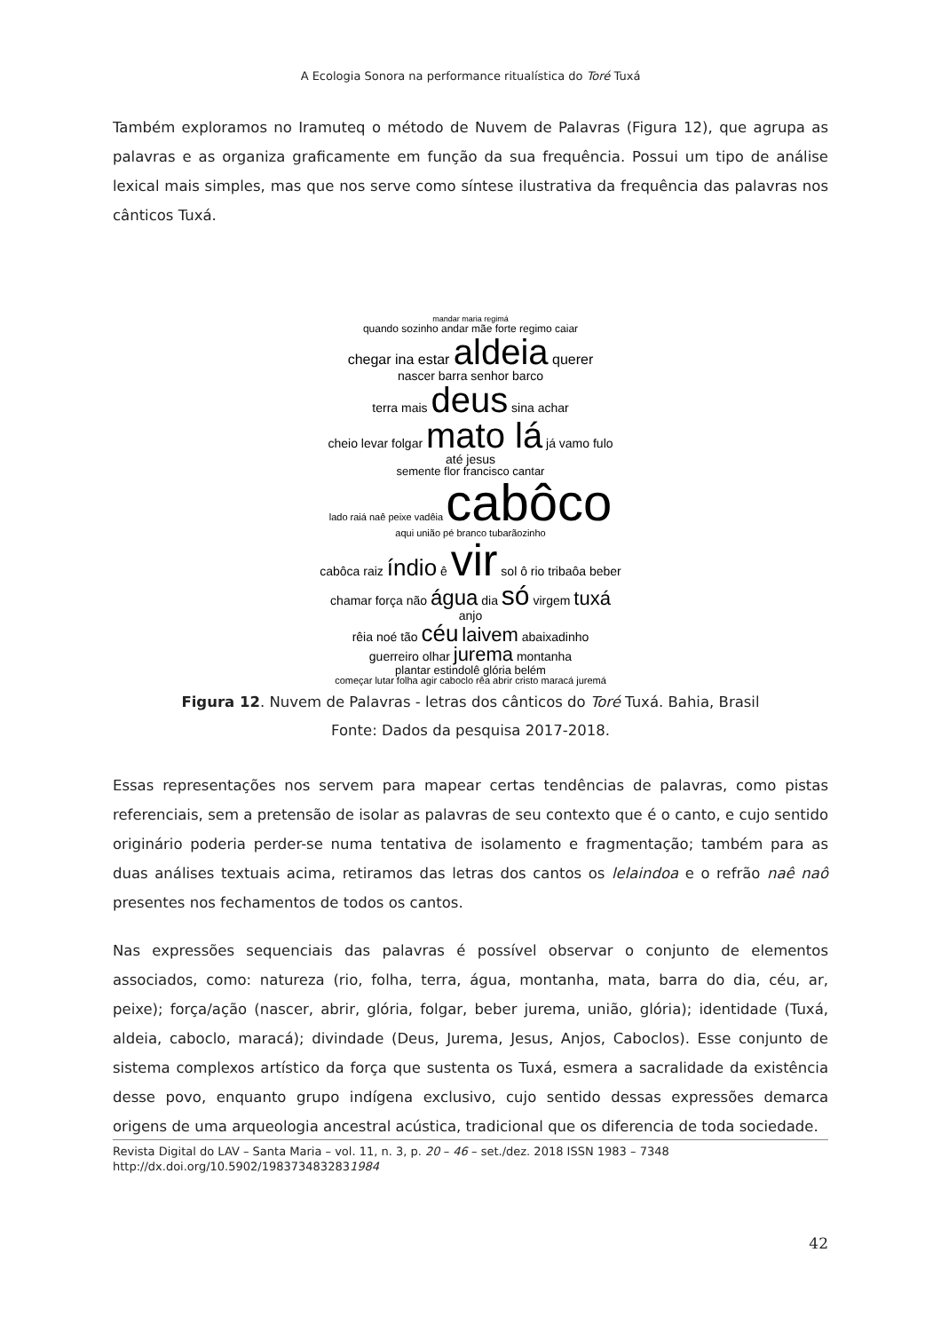A Ecologia Sonora na performance ritualística do Toré Tuxá
Também exploramos no Iramuteq o método de Nuvem de Palavras (Figura 12), que agrupa as palavras e as organiza graficamente em função da sua frequência. Possui um tipo de análise lexical mais simples, mas que nos serve como síntese ilustrativa da frequência das palavras nos cânticos Tuxá.
mandar maria regimá
quando sozinho andar mãe forte regimo caiar
chegar ina estar aldeia querer
nascer barra senhor barco
terra mais deus sina achar
cheio levar folgar mato lá já vamo fulo até jesus
semente flor francisco cantar
lado raiá naê peixe vadêia cabôco aqui união pé branco tubarãozinho
cabôca raiz índio ê vir sol ô rio tribaôa beber
chamar força não água dia só virgem tuxá anjo
rêia noé tão céu laivem abaixadinho
guerreiro olhar jurema montanha
plantar estindolê glória belém
começar lutar folha agir caboclo rêa abrir cristo maracá juremá
Figura 12. Nuvem de Palavras - letras dos cânticos do Toré Tuxá. Bahia, Brasil
Fonte: Dados da pesquisa 2017-2018.
Essas representações nos servem para mapear certas tendências de palavras, como pistas referenciais, sem a pretensão de isolar as palavras de seu contexto que é o canto, e cujo sentido originário poderia perder-se numa tentativa de isolamento e fragmentação; também para as duas análises textuais acima, retiramos das letras dos cantos os lelaindoa e o refrão naê naô presentes nos fechamentos de todos os cantos.
Nas expressões sequenciais das palavras é possível observar o conjunto de elementos associados, como: natureza (rio, folha, terra, água, montanha, mata, barra do dia, céu, ar, peixe); força/ação (nascer, abrir, glória, folgar, beber jurema, união, glória); identidade (Tuxá, aldeia, caboclo, maracá); divindade (Deus, Jurema, Jesus, Anjos, Caboclos). Esse conjunto de sistema complexos artístico da força que sustenta os Tuxá, esmera a sacralidade da existência desse povo, enquanto grupo indígena exclusivo, cujo sentido dessas expressões demarca origens de uma arqueologia ancestral acústica, tradicional que os diferencia de toda sociedade.
Revista Digital do LAV – Santa Maria – vol. 11, n. 3, p. 20 – 46 – set./dez. 2018 ISSN 1983 – 7348
http://dx.doi.org/10.5902/1983734832831984
42